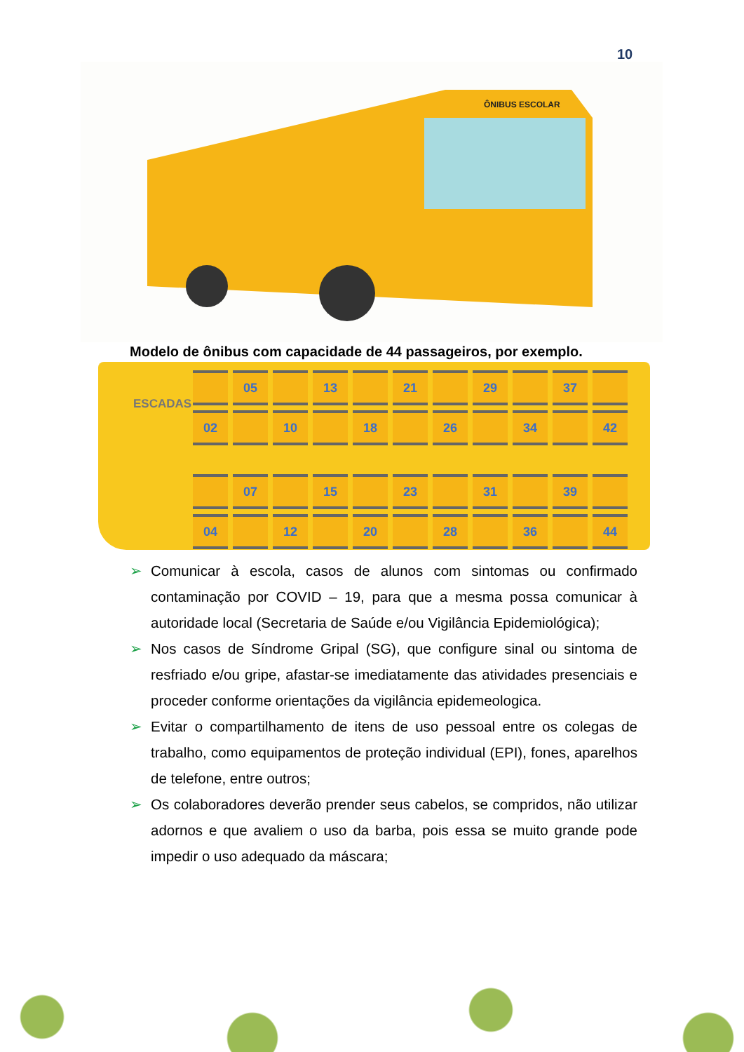10
ÔNIBUS ESCOLAR
Modelo de ônibus com capacidade de 44 passageiros, por exemplo.
ESCADAS
05
13
21
29
37
02
10
18
26
34
42
07
15
23
31
39
04
12
20
28
36
44
➢ Comunicar à escola, casos de alunos com sintomas ou confirmado contaminação por COVID – 19, para que a mesma possa comunicar à autoridade local (Secretaria de Saúde e/ou Vigilância Epidemiológica);
➢ Nos casos de Síndrome Gripal (SG), que configure sinal ou sintoma de resfriado e/ou gripe, afastar-se imediatamente das atividades presenciais e proceder conforme orientações da vigilância epidemeologica.
➢ Evitar o compartilhamento de itens de uso pessoal entre os colegas de trabalho, como equipamentos de proteção individual (EPI), fones, aparelhos de telefone, entre outros;
➢ Os colaboradores deverão prender seus cabelos, se compridos, não utilizar adornos e que avaliem o uso da barba, pois essa se muito grande pode impedir o uso adequado da máscara;